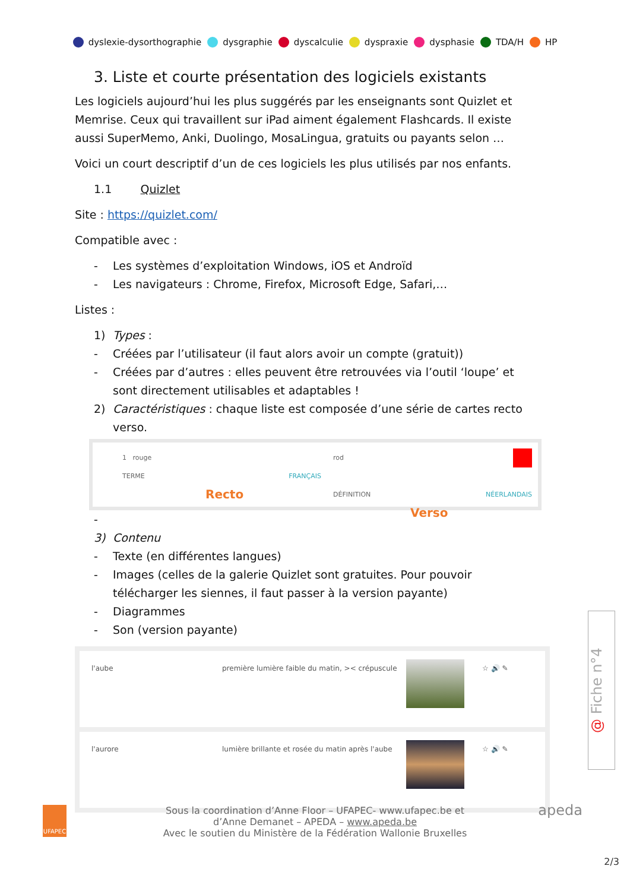dyslexie-dysorthographie dysgraphie dyscalculie dyspraxie dysphasie TDA/H HP
3. Liste et courte présentation des logiciels existants
Les logiciels aujourd’hui les plus suggérés par les enseignants sont Quizlet et Memrise. Ceux qui travaillent sur iPad aiment également Flashcards. Il existe aussi SuperMemo, Anki, Duolingo, MosaLingua, gratuits ou payants selon …
Voici un court descriptif d’un de ces logiciels les plus utilisés par nos enfants.
1.1 Quizlet
Site : https://quizlet.com/
Compatible avec :
- Les systèmes d’exploitation Windows, iOS et Androïd
- Les navigateurs : Chrome, Firefox, Microsoft Edge, Safari,…
Listes :
1) Types :
- Créées par l’utilisateur (il faut alors avoir un compte (gratuit))
- Créées par d’autres : elles peuvent être retrouvées via l’outil ‘loupe’ et sont directement utilisables et adaptables !
2) Caractéristiques : chaque liste est composée d’une série de cartes recto verso.
1 rouge
TERME FRANÇAIS
Recto
rod
DÉFINITION NÉERLANDAIS
Verso
-
3) Contenu
- Texte (en différentes langues)
- Images (celles de la galerie Quizlet sont gratuites. Pour pouvoir télécharger les siennes, il faut passer à la version payante)
- Diagrammes
- Son (version payante)
l'aube première lumière faible du matin, >< crépuscule
☆ 🔊 ✎
l'aurore lumière brillante et rosée du matin après l'aube
☆ 🔊 ✎
@ Fiche n°4
UFAPEC apeda
Sous la coordination d’Anne Floor – UFAPEC- www.ufapec.be et
d’Anne Demanet – APEDA – www.apeda.be
Avec le soutien du Ministère de la Fédération Wallonie Bruxelles
2/3